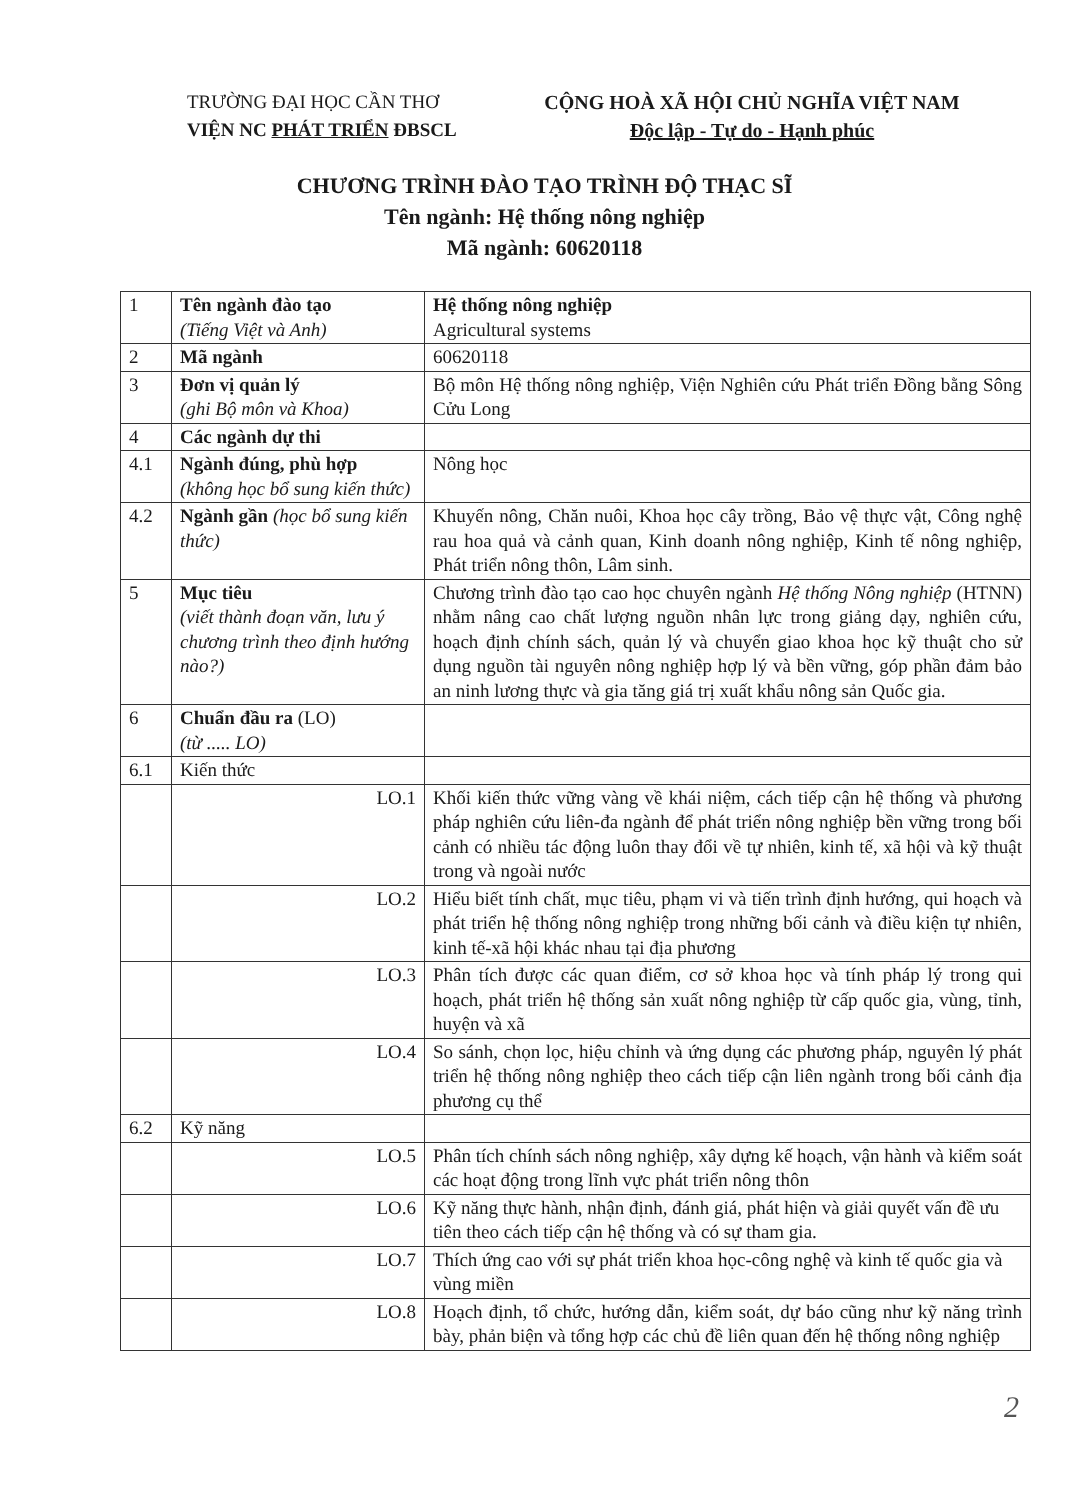TRƯỜNG ĐẠI HỌC CẦN THƠ
VIỆN NC PHÁT TRIỂN ĐBSCL
CỘNG HOÀ XÃ HỘI CHỦ NGHĨA VIỆT NAM
Độc lập - Tự do - Hạnh phúc
CHƯƠNG TRÌNH ĐÀO TẠO TRÌNH ĐỘ THẠC SĨ
Tên ngành: Hệ thống nông nghiệp
Mã ngành: 60620118
| 1 | Tên ngành đào tạo (Tiếng Việt và Anh) | Hệ thống nông nghiệp Agricultural systems |
| 2 | Mã ngành | 60620118 |
| 3 | Đơn vị quản lý (ghi Bộ môn và Khoa) | Bộ môn Hệ thống nông nghiệp, Viện Nghiên cứu Phát triển Đồng bằng Sông Cửu Long |
| 4 | Các ngành dự thi | |
| 4.1 | Ngành đúng, phù hợp (không học bổ sung kiến thức) | Nông học |
| 4.2 | Ngành gần (học bổ sung kiến thức) | Khuyến nông, Chăn nuôi, Khoa học cây trồng, Bảo vệ thực vật, Công nghệ rau hoa quả và cảnh quan, Kinh doanh nông nghiệp, Kinh tế nông nghiệp, Phát triển nông thôn, Lâm sinh. |
| 5 | Mục tiêu (viết thành đoạn văn, lưu ý chương trình theo định hướng nào?) | Chương trình đào tạo cao học chuyên ngành Hệ thống Nông nghiệp (HTNN) nhằm nâng cao chất lượng nguồn nhân lực trong giảng dạy, nghiên cứu, hoạch định chính sách, quản lý và chuyển giao khoa học kỹ thuật cho sử dụng nguồn tài nguyên nông nghiệp hợp lý và bền vững, góp phần đảm bảo an ninh lương thực và gia tăng giá trị xuất khẩu nông sản Quốc gia. |
| 6 | Chuẩn đầu ra (LO) (từ ..... LO) | |
| 6.1 | Kiến thức | |
| | LO.1 | Khối kiến thức vững vàng về khái niệm, cách tiếp cận hệ thống và phương pháp nghiên cứu liên-đa ngành để phát triển nông nghiệp bền vững trong bối cảnh có nhiều tác động luôn thay đổi về tự nhiên, kinh tế, xã hội và kỹ thuật trong và ngoài nước |
| | LO.2 | Hiểu biết tính chất, mục tiêu, phạm vi và tiến trình định hướng, qui hoạch và phát triển hệ thống nông nghiệp trong những bối cảnh và điều kiện tự nhiên, kinh tế-xã hội khác nhau tại địa phương |
| | LO.3 | Phân tích được các quan điểm, cơ sở khoa học và tính pháp lý trong qui hoạch, phát triển hệ thống sản xuất nông nghiệp từ cấp quốc gia, vùng, tỉnh, huyện và xã |
| | LO.4 | So sánh, chọn lọc, hiệu chỉnh và ứng dụng các phương pháp, nguyên lý phát triển hệ thống nông nghiệp theo cách tiếp cận liên ngành trong bối cảnh địa phương cụ thể |
| 6.2 | Kỹ năng | |
| | LO.5 | Phân tích chính sách nông nghiệp, xây dựng kế hoạch, vận hành và kiểm soát các hoạt động trong lĩnh vực phát triển nông thôn |
| | LO.6 | Kỹ năng thực hành, nhận định, đánh giá, phát hiện và giải quyết vấn đề ưu tiên theo cách tiếp cận hệ thống và có sự tham gia. |
| | LO.7 | Thích ứng cao với sự phát triển khoa học-công nghệ và kinh tế quốc gia và vùng miền |
| | LO.8 | Hoạch định, tổ chức, hướng dẫn, kiểm soát, dự báo cũng như kỹ năng trình bày, phản biện và tổng hợp các chủ đề liên quan đến hệ thống nông nghiệp |
2